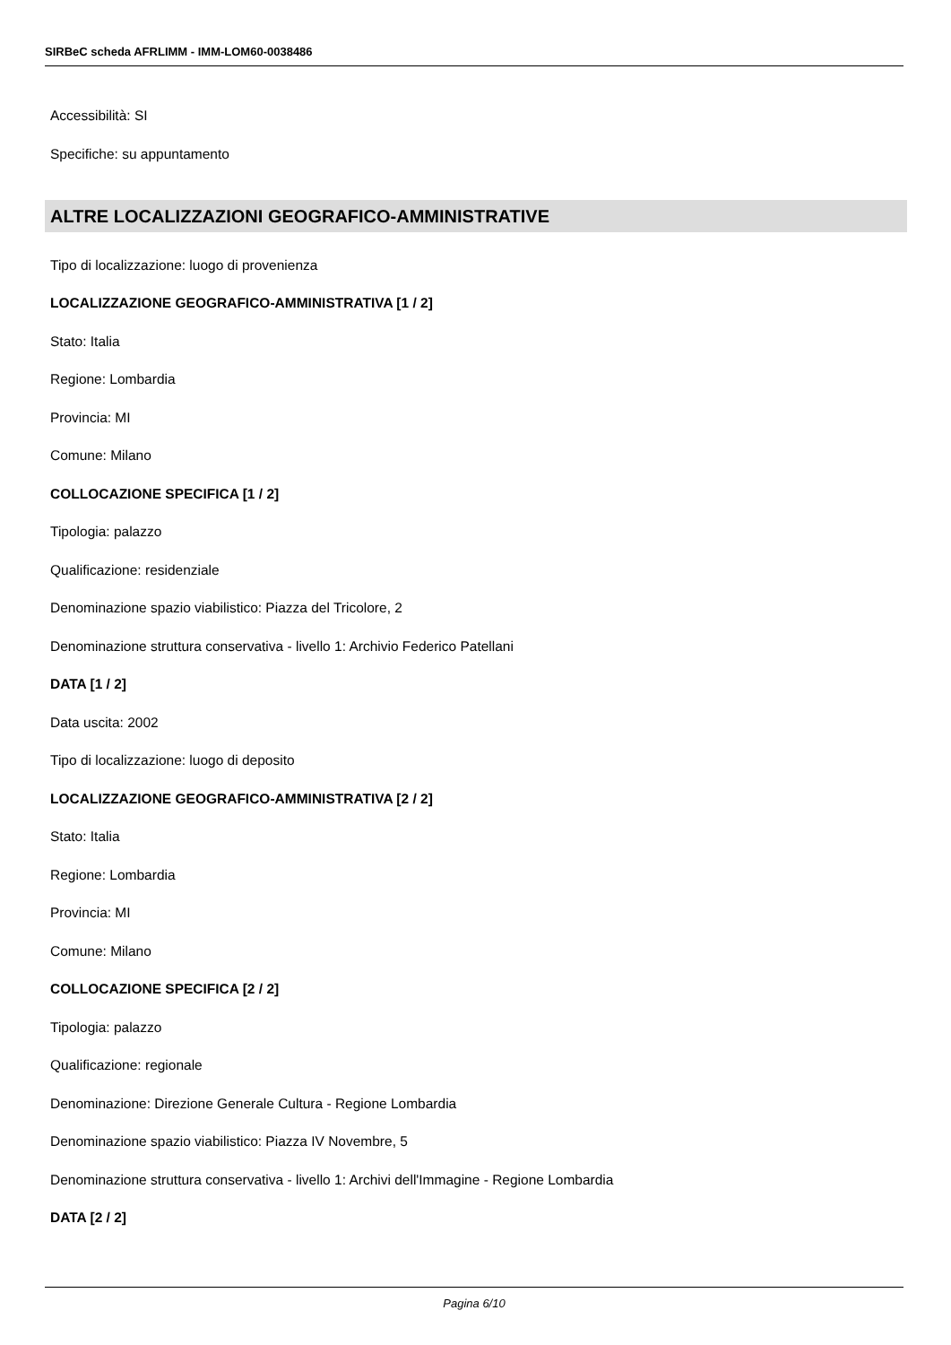SIRBeC scheda AFRLIMM - IMM-LOM60-0038486
Accessibilità: SI
Specifiche: su appuntamento
ALTRE LOCALIZZAZIONI GEOGRAFICO-AMMINISTRATIVE
Tipo di localizzazione: luogo di provenienza
LOCALIZZAZIONE GEOGRAFICO-AMMINISTRATIVA [1 / 2]
Stato: Italia
Regione: Lombardia
Provincia: MI
Comune: Milano
COLLOCAZIONE SPECIFICA [1 / 2]
Tipologia: palazzo
Qualificazione: residenziale
Denominazione spazio viabilistico: Piazza del Tricolore, 2
Denominazione struttura conservativa - livello 1: Archivio Federico Patellani
DATA [1 / 2]
Data uscita: 2002
Tipo di localizzazione: luogo di deposito
LOCALIZZAZIONE GEOGRAFICO-AMMINISTRATIVA [2 / 2]
Stato: Italia
Regione: Lombardia
Provincia: MI
Comune: Milano
COLLOCAZIONE SPECIFICA [2 / 2]
Tipologia: palazzo
Qualificazione: regionale
Denominazione: Direzione Generale Cultura - Regione Lombardia
Denominazione spazio viabilistico: Piazza IV Novembre, 5
Denominazione struttura conservativa - livello 1: Archivi dell'Immagine - Regione Lombardia
DATA [2 / 2]
Pagina 6/10